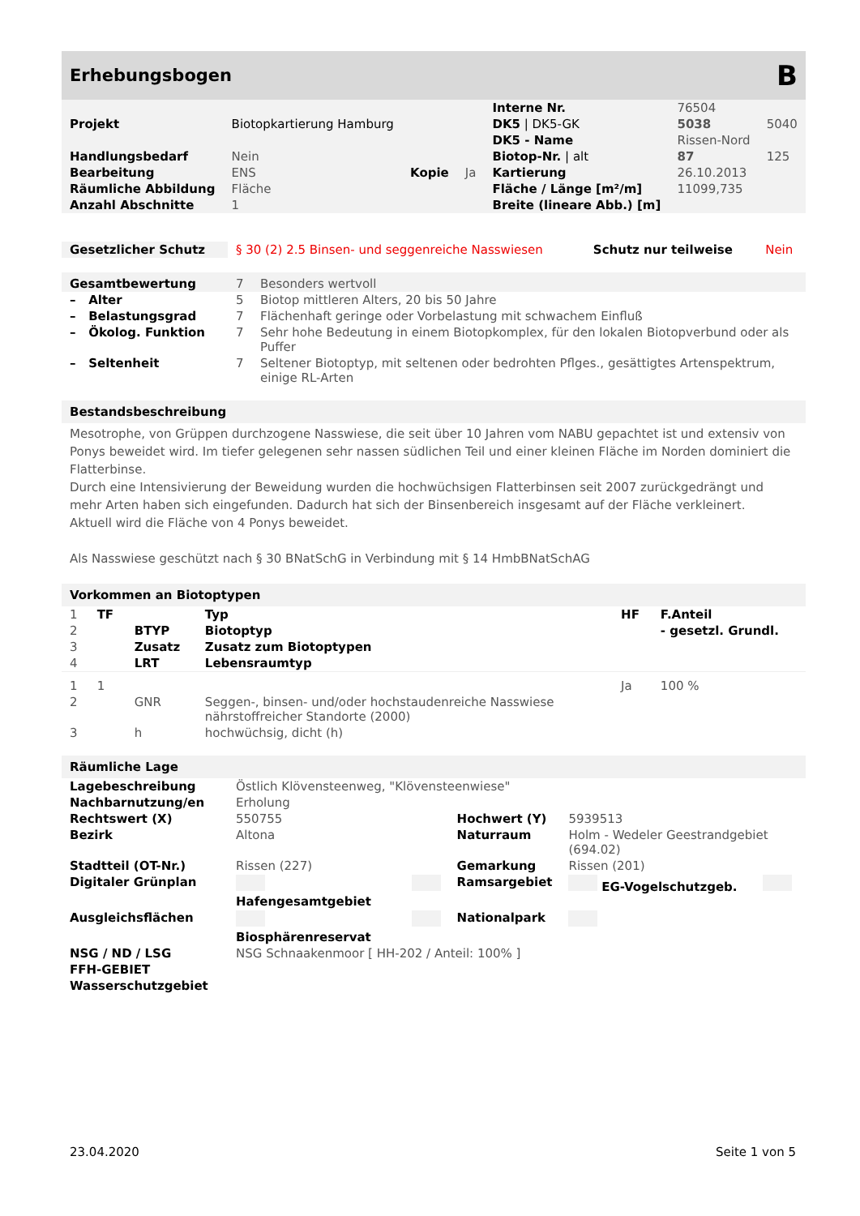Erhebungsbogen B
| | | | | Interne Nr. | 76504 | |
| Projekt | Biotopkartierung Hamburg | | | DK5 / DK5-GK | 5038 | 5040 |
| | | | | DK5 - Name | Rissen-Nord | |
| Handlungsbedarf | Nein | | | Biotop-Nr. / alt | 87 | 125 |
| Bearbeitung | ENS | Kopie | Ja | Kartierung | 26.10.2013 | |
| Räumliche Abbildung | Fläche | | | Fläche / Länge [m²/m] | 11099,735 | |
| Anzahl Abschnitte | 1 | | | Breite (lineare Abb.) [m] | | |
| Gesetzlicher Schutz | § 30 (2) 2.5 Binsen- und seggenreiche Nasswiesen | Schutz nur teilweise | Nein |
| Gesamtbewertung | 7 | Besonders wertvoll |
| – Alter | 5 | Biotop mittleren Alters, 20 bis 50 Jahre |
| – Belastungsgrad | 7 | Flächenhaft geringe oder Vorbelastung mit schwachem Einfluß |
| – Ökolog. Funktion | 7 | Sehr hohe Bedeutung in einem Biotopkomplex, für den lokalen Biotopverbund oder als Puffer |
| – Seltenheit | 7 | Seltener Biotoptyp, mit seltenen oder bedrohten Pflges., gesättigtes Artenspektrum, einige RL-Arten |
Bestandsbeschreibung
Mesotrophe, von Grüppen durchzogene Nasswiese, die seit über 10 Jahren vom NABU gepachtet ist und extensiv von Ponys beweidet wird. Im tiefer gelegenen sehr nassen südlichen Teil und einer kleinen Fläche im Norden dominiert die Flatterbinse.
Durch eine Intensivierung der Beweidung wurden die hochwüchsigen Flatterbinsen seit 2007 zurückgedrängt und mehr Arten haben sich eingefunden. Dadurch hat sich der Binsenbereich insgesamt auf der Fläche verkleinert.
Aktuell wird die Fläche von 4 Ponys beweidet.
Als Nasswiese geschützt nach § 30 BNatSchG in Verbindung mit § 14 HmbBNatSchAG
Vorkommen an Biotoptypen
| 1 | TF | | Typ | HF | F.Anteil |
| 2 | | BTYP | Biotoptyp | | - gesetzl. Grundl. |
| 3 | | Zusatz | Zusatz zum Biotoptypen | | |
| 4 | | LRT | Lebensraumtyp | | |
| 1 | 1 | | | Ja | 100 % |
| 2 | | GNR | Seggen-, binsen- und/oder hochstaudenreiche Nasswiese nährstoffreicher Standorte (2000) | | |
| 3 | | h | hochwüchsig, dicht (h) | | |
Räumliche Lage
| Lagebeschreibung | Östlich Klövensteenweg, "Klövensteenwiese" | | | | |
| Nachbarnutzung/en | Erholung | | | | |
| Rechtswert (X) | 550755 | | Hochwert (Y) | 5939513 | |
| Bezirk | Altona | | Naturraum | Holm - Wedeler Geestrandgebiet (694.02) | |
| Stadtteil (OT-Nr.) | Rissen (227) | | Gemarkung | Rissen (201) | |
| Digitaler Grünplan | Hafengesamtgebiet | | Ramsargebiet | EG-Vogelschutzgeb. | |
| Ausgleichsflächen | Biosphärenreservat | | Nationalpark | | |
| NSG / ND / LSG | NSG Schnaakenmoor [ HH-202 / Anteil: 100% ] | | | | |
| FFH-GEBIET | | | | | |
| Wasserschutzgebiet | | | | | |
23.04.2020 Seite 1 von 5